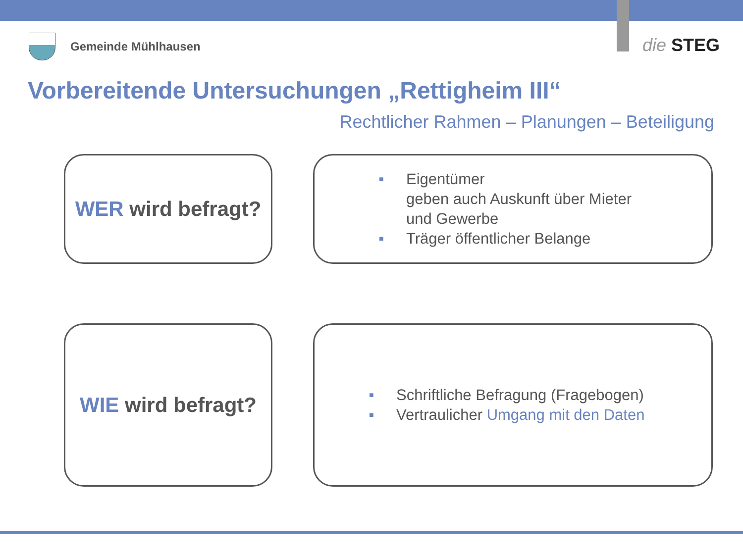Gemeinde Mühlhausen die STEG
Vorbereitende Untersuchungen „Rettigheim III“
Rechtlicher Rahmen – Planungen – Beteiligung
WER wird befragt?
■ Eigentümer
geben auch Auskunft über Mieter
und Gewerbe
■ Träger öffentlicher Belange
WIE wird befragt?
■ Schriftliche Befragung (Fragebogen)
■ Vertraulicher Umgang mit den Daten